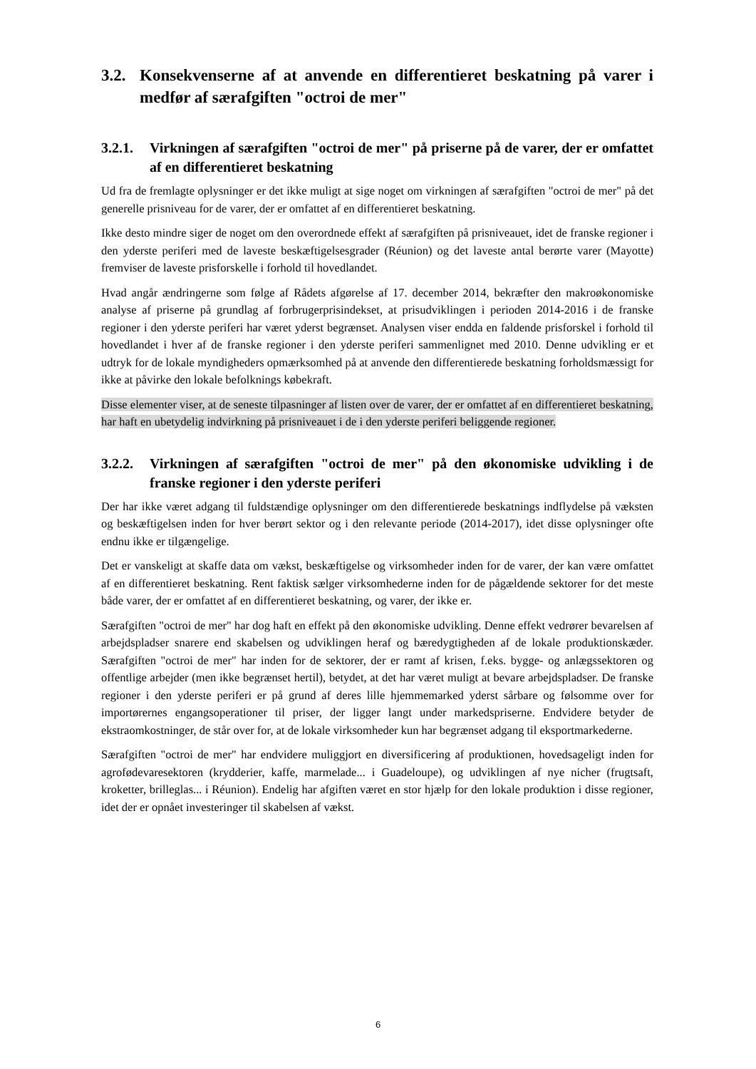3.2. Konsekvenserne af at anvende en differentieret beskatning på varer i medfør af særafgiften "octroi de mer"
3.2.1. Virkningen af særafgiften "octroi de mer" på priserne på de varer, der er omfattet af en differentieret beskatning
Ud fra de fremlagte oplysninger er det ikke muligt at sige noget om virkningen af særafgiften "octroi de mer" på det generelle prisniveau for de varer, der er omfattet af en differentieret beskatning.
Ikke desto mindre siger de noget om den overordnede effekt af særafgiften på prisniveauet, idet de franske regioner i den yderste periferi med de laveste beskæftigelsesgrader (Réunion) og det laveste antal berørte varer (Mayotte) fremviser de laveste prisforskelle i forhold til hovedlandet.
Hvad angår ændringerne som følge af Rådets afgørelse af 17. december 2014, bekræfter den makroøkonomiske analyse af priserne på grundlag af forbrugerprisindekset, at prisudviklingen i perioden 2014-2016 i de franske regioner i den yderste periferi har været yderst begrænset. Analysen viser endda en faldende prisforskel i forhold til hovedlandet i hver af de franske regioner i den yderste periferi sammenlignet med 2010. Denne udvikling er et udtryk for de lokale myndigheders opmærksomhed på at anvende den differentierede beskatning forholdsmæssigt for ikke at påvirke den lokale befolknings købekraft.
Disse elementer viser, at de seneste tilpasninger af listen over de varer, der er omfattet af en differentieret beskatning, har haft en ubetydelig indvirkning på prisniveauet i de i den yderste periferi beliggende regioner.
3.2.2. Virkningen af særafgiften "octroi de mer" på den økonomiske udvikling i de franske regioner i den yderste periferi
Der har ikke været adgang til fuldstændige oplysninger om den differentierede beskatnings indflydelse på væksten og beskæftigelsen inden for hver berørt sektor og i den relevante periode (2014-2017), idet disse oplysninger ofte endnu ikke er tilgængelige.
Det er vanskeligt at skaffe data om vækst, beskæftigelse og virksomheder inden for de varer, der kan være omfattet af en differentieret beskatning. Rent faktisk sælger virksomhederne inden for de pågældende sektorer for det meste både varer, der er omfattet af en differentieret beskatning, og varer, der ikke er.
Særafgiften "octroi de mer" har dog haft en effekt på den økonomiske udvikling. Denne effekt vedrører bevarelsen af arbejdspladser snarere end skabelsen og udviklingen heraf og bæredygtigheden af de lokale produktionskæder. Særafgiften "octroi de mer" har inden for de sektorer, der er ramt af krisen, f.eks. bygge- og anlægssektoren og offentlige arbejder (men ikke begrænset hertil), betydet, at det har været muligt at bevare arbejdspladser. De franske regioner i den yderste periferi er på grund af deres lille hjemmemarked yderst sårbare og følsomme over for importørernes engangsoperationer til priser, der ligger langt under markedspriserne. Endvidere betyder de ekstraomkostninger, de står over for, at de lokale virksomheder kun har begrænset adgang til eksportmarkederne.
Særafgiften "octroi de mer" har endvidere muliggjort en diversificering af produktionen, hovedsageligt inden for agrofødevaresektoren (krydderier, kaffe, marmelade... i Guadeloupe), og udviklingen af nye nicher (frugtsaft, kroketter, brilleglas... i Réunion). Endelig har afgiften været en stor hjælp for den lokale produktion i disse regioner, idet der er opnået investeringer til skabelsen af vækst.
6